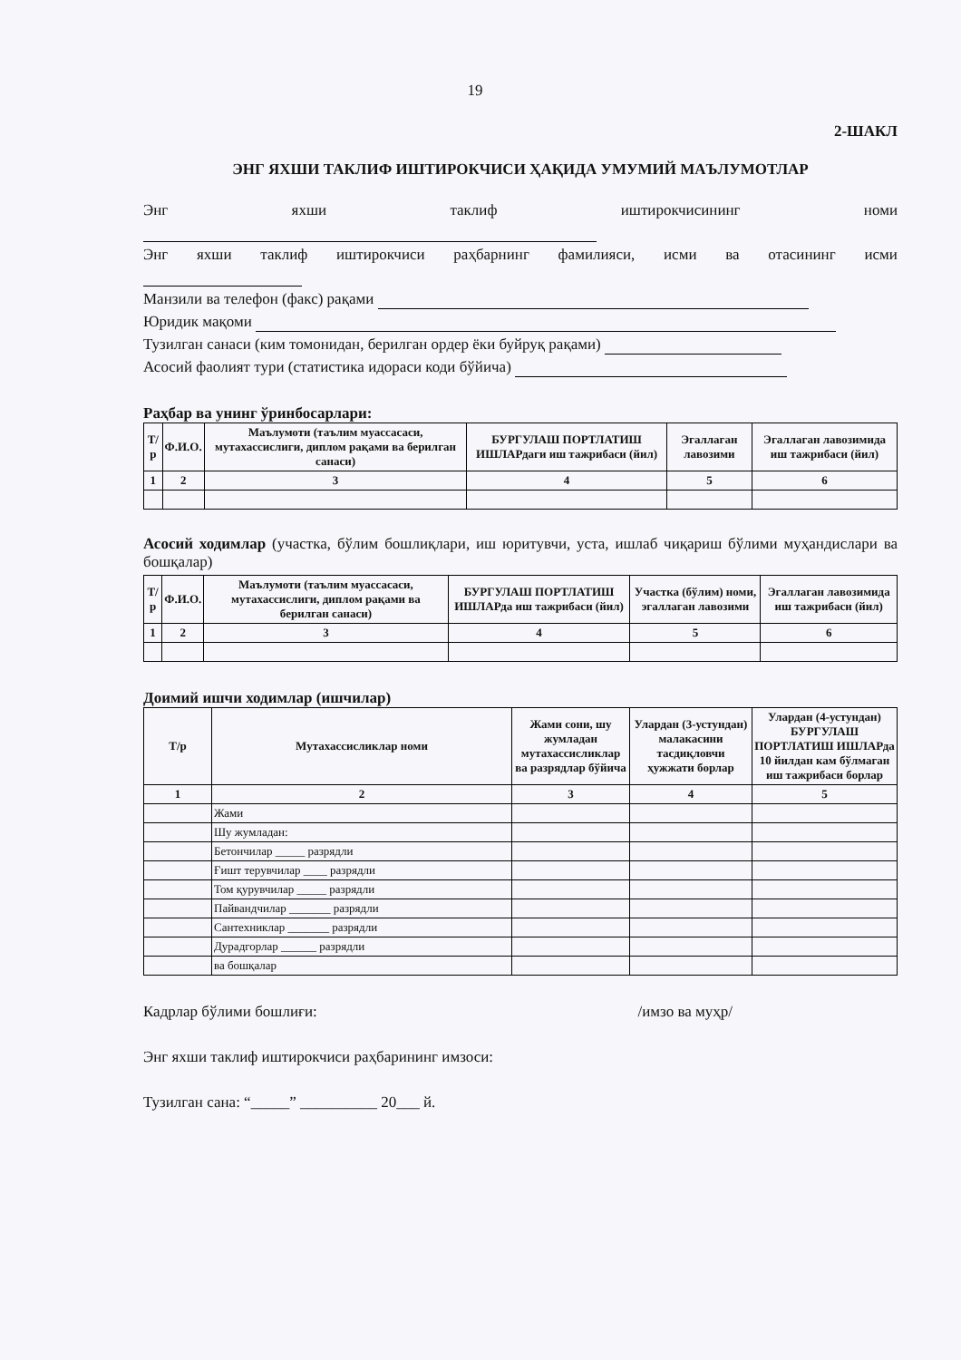19
2-ШАКЛ
ЭНГ ЯХШИ ТАКЛИФ ИШТИРОКЧИСИ ҲАҚИДА УМУМИЙ МАЪЛУМОТЛАР
Энг яхши таклиф иштирокчисининг номи
Энг яхши таклиф иштирокчиси раҳбарнинг фамилияси, исми ва отасининг исми
Манзили ва телефон (факс) рақами
Юридик мақоми
Тузилган санаси (ким томонидан, берилган ордер ёки буйруқ рақами)
Асосий фаолият тури (статистика идораси коди бўйича)
Раҳбар ва унинг ўринбосарлари:
| Т/р | Ф.И.О. | Маълумоти (таълим муассасаси, мутахассислиги, диплом рақами ва берилган санаси) | БУРГУЛАШ ПОРТЛАТИШ ИШЛАРдаги иш тажрибаси (йил) | Эгаллаган лавозими | Эгаллаган лавозимида иш тажрибаси (йил) |
| --- | --- | --- | --- | --- | --- |
| 1 | 2 | 3 | 4 | 5 | 6 |
Асосий ходимлар (участка, бўлим бошлиқлари, иш юритувчи, уста, ишлаб чиқариш бўлими муҳандислари ва бошқалар)
| Т/р | Ф.И.О. | Маълумоти (таълим муассасаси, мутахассислиги, диплом рақами ва берилган санаси) | БУРГУЛАШ ПОРТЛАТИШ ИШЛАРда иш тажрибаси (йил) | Участка (бўлим) номи, эгаллаган лавозими | Эгаллаган лавозимида иш тажрибаси (йил) |
| --- | --- | --- | --- | --- | --- |
| 1 | 2 | 3 | 4 | 5 | 6 |
Доимий ишчи ходимлар (ишчилар)
| Т/р | Мутахассисликлар номи | Жами сони, шу жумладан мутахассисликлар ва разрядлар бўйича | Улардан (3-устундан) малакасини тасдиқловчи ҳужжати борлар | Улардан (4-устундан) БУРГУЛАШ ПОРТЛАТИШ ИШЛАРда 10 йилдан кам бўлмаган иш тажрибаси борлар |
| --- | --- | --- | --- | --- |
| 1 | 2 | 3 | 4 | 5 |
| | Жами | | | |
| | Шу жумладан: | | | |
| | Бетончилар _____ разрядли | | | |
| | Ғишт терувчилар ____ разрядли | | | |
| | Том қурувчилар _____ разрядли | | | |
| | Пайвандчилар _______ разрядли | | | |
| | Сантехниклар _______ разрядли | | | |
| | Дурадгорлар ______ разрядли | | | |
| | ва бошқалар | | | |
Кадрлар бўлими бошлиғи: /имзо ва муҳр/
Энг яхши таклиф иштирокчиси раҳбарининг имзоси:
Тузилган сана: “_____” __________ 20___ й.